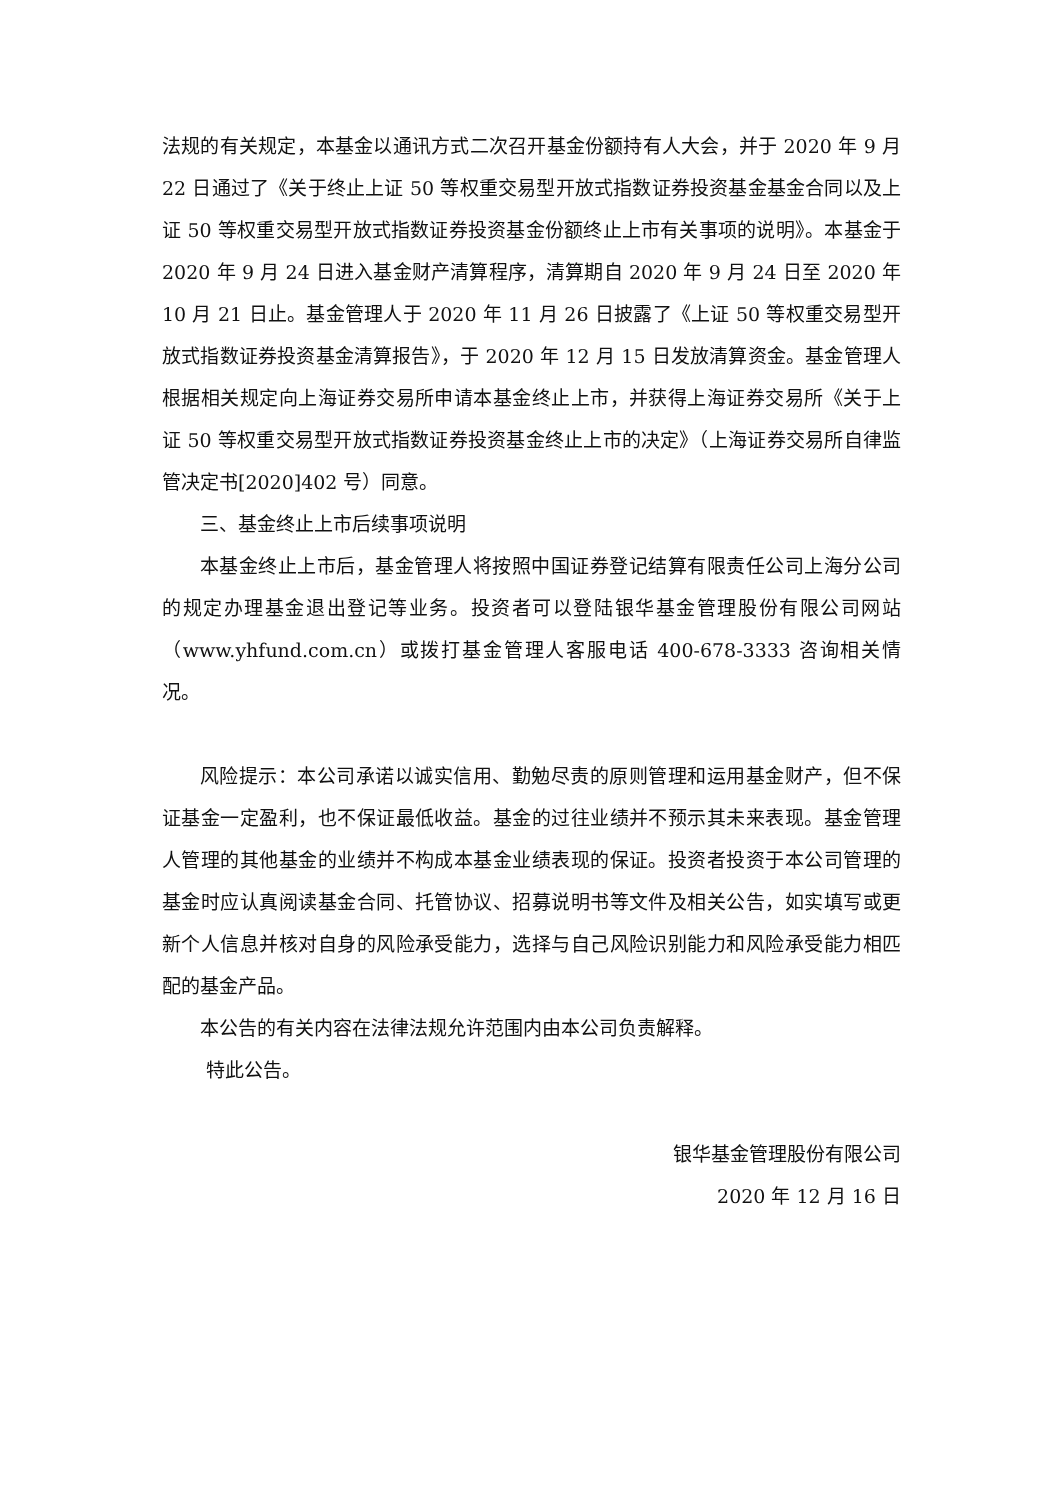法规的有关规定，本基金以通讯方式二次召开基金份额持有人大会，并于 2020 年 9 月 22 日通过了《关于终止上证 50 等权重交易型开放式指数证券投资基金基金合同以及上证 50 等权重交易型开放式指数证券投资基金份额终止上市有关事项的说明》。本基金于 2020 年 9 月 24 日进入基金财产清算程序，清算期自 2020 年 9 月 24 日至 2020 年 10 月 21 日止。基金管理人于 2020 年 11 月 26 日披露了《上证 50 等权重交易型开放式指数证券投资基金清算报告》，于 2020 年 12 月 15 日发放清算资金。基金管理人根据相关规定向上海证券交易所申请本基金终止上市，并获得上海证券交易所《关于上证 50 等权重交易型开放式指数证券投资基金终止上市的决定》（上海证券交易所自律监管决定书[2020]402 号）同意。
三、基金终止上市后续事项说明
本基金终止上市后，基金管理人将按照中国证券登记结算有限责任公司上海分公司的规定办理基金退出登记等业务。投资者可以登陆银华基金管理股份有限公司网站（www.yhfund.com.cn）或拨打基金管理人客服电话 400-678-3333 咨询相关情况。
风险提示：本公司承诺以诚实信用、勤勉尽责的原则管理和运用基金财产，但不保证基金一定盈利，也不保证最低收益。基金的过往业绩并不预示其未来表现。基金管理人管理的其他基金的业绩并不构成本基金业绩表现的保证。投资者投资于本公司管理的基金时应认真阅读基金合同、托管协议、招募说明书等文件及相关公告，如实填写或更新个人信息并核对自身的风险承受能力，选择与自己风险识别能力和风险承受能力相匹配的基金产品。
本公告的有关内容在法律法规允许范围内由本公司负责解释。
特此公告。
银华基金管理股份有限公司
2020 年 12 月 16 日